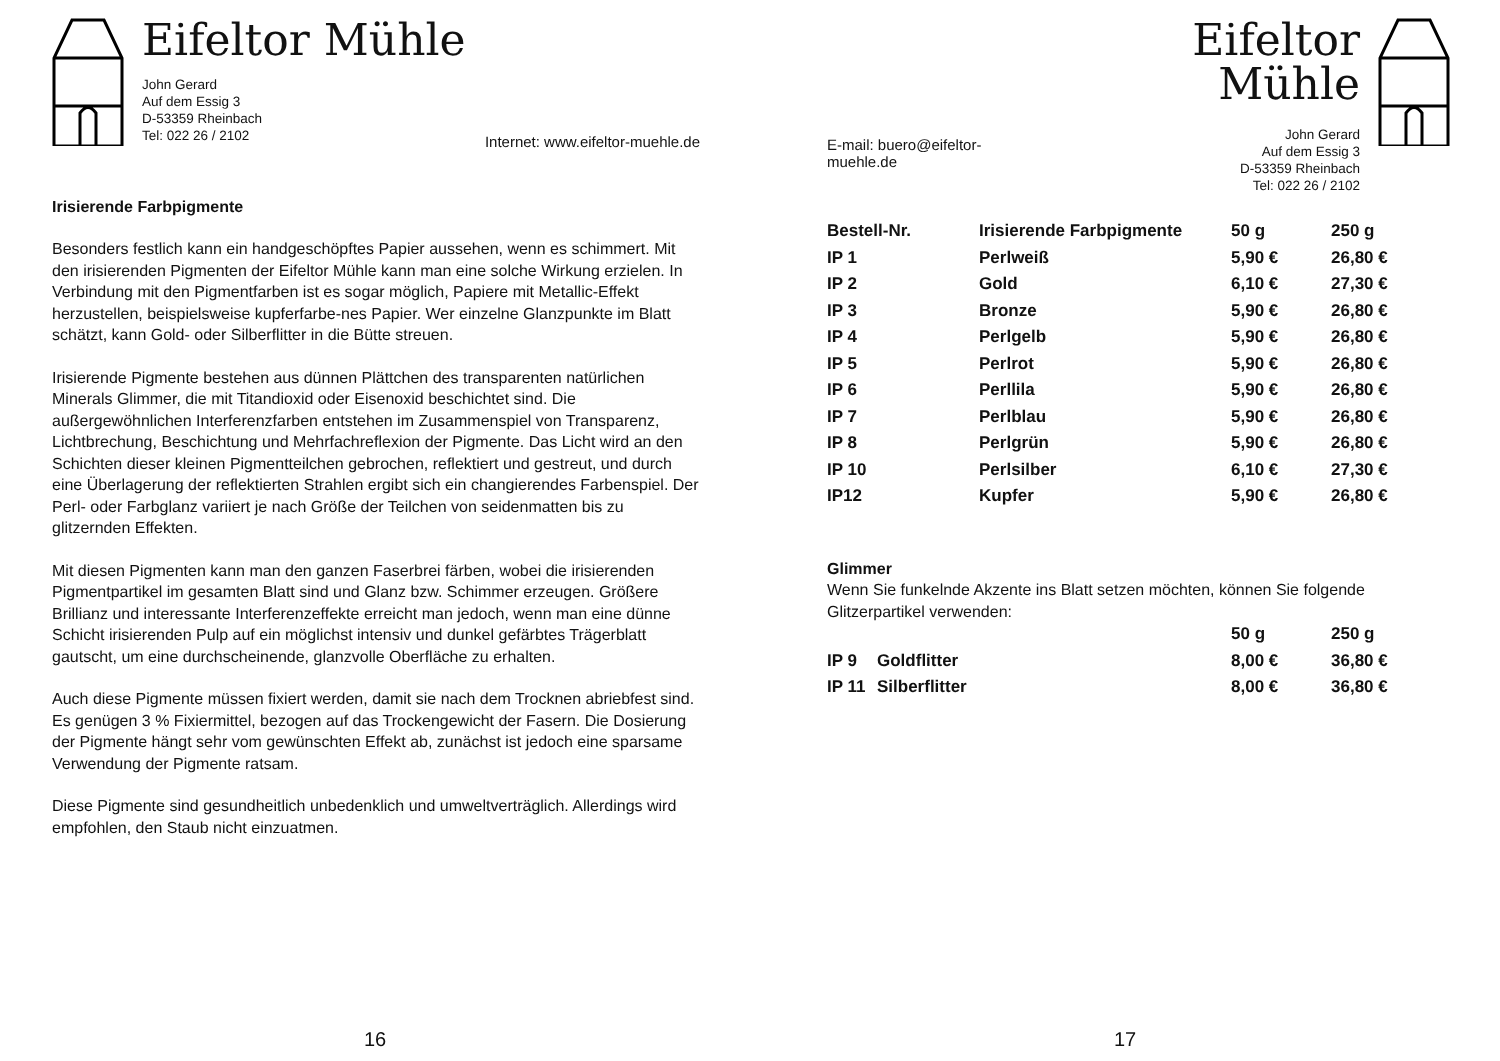Eifeltor Mühle
John Gerard
Auf dem Essig 3
D-53359 Rheinbach
Tel: 022 26 / 2102
Internet: www.eifeltor-muehle.de
Irisierende Farbpigmente
Besonders festlich kann ein handgeschöpftes Papier aussehen, wenn es schimmert. Mit den irisierenden Pigmenten der Eifeltor Mühle kann man eine solche Wirkung erzielen. In Verbindung mit den Pigmentfarben ist es sogar möglich, Papiere mit Metallic-Effekt herzustellen, beispielsweise kupferfarbe-nes Papier. Wer einzelne Glanzpunkte im Blatt schätzt, kann Gold- oder Silberflitter in die Bütte streuen.
Irisierende Pigmente bestehen aus dünnen Plättchen des transparenten natürlichen Minerals Glimmer, die mit Titandioxid oder Eisenoxid beschichtet sind. Die außergewöhnlichen Interferenzfarben entstehen im Zusammenspiel von Transparenz, Lichtbrechung, Beschichtung und Mehrfachreflexion der Pigmente. Das Licht wird an den Schichten dieser kleinen Pigmentteilchen gebrochen, reflektiert und gestreut, und durch eine Überlagerung der reflektierten Strahlen ergibt sich ein changierendes Farbenspiel. Der Perl- oder Farbglanz variiert je nach Größe der Teilchen von seidenmatten bis zu glitzernden Effekten.
Mit diesen Pigmenten kann man den ganzen Faserbrei färben, wobei die irisierenden Pigmentpartikel im gesamten Blatt sind und Glanz bzw. Schimmer erzeugen. Größere Brillianz und interessante Interferenzeffekte erreicht man jedoch, wenn man eine dünne Schicht irisierenden Pulp auf ein möglichst intensiv und dunkel gefärbtes Trägerblatt gautscht, um eine durchscheinende, glanzvolle Oberfläche zu erhalten.
Auch diese Pigmente müssen fixiert werden, damit sie nach dem Trocknen abriebfest sind. Es genügen 3 % Fixiermittel, bezogen auf das Trockengewicht der Fasern. Die Dosierung der Pigmente hängt sehr vom gewünschten Effekt ab, zunächst ist jedoch eine sparsame Verwendung der Pigmente ratsam.
Diese Pigmente sind gesundheitlich unbedenklich und umweltverträglich. Allerdings wird empfohlen, den Staub nicht einzuatmen.
16
E-mail: buero@eifeltor-muehle.de
Eifeltor Mühle
John Gerard
Auf dem Essig 3
D-53359 Rheinbach
Tel: 022 26 / 2102
| Bestell-Nr. | Irisierende Farbpigmente | 50 g | 250 g |
| --- | --- | --- | --- |
| IP 1 | Perlweiß | 5,90 € | 26,80 € |
| IP 2 | Gold | 6,10 € | 27,30 € |
| IP 3 | Bronze | 5,90 € | 26,80 € |
| IP 4 | Perlgelb | 5,90 € | 26,80 € |
| IP 5 | Perlrot | 5,90 € | 26,80 € |
| IP 6 | Perllila | 5,90 € | 26,80 € |
| IP 7 | Perlblau | 5,90 € | 26,80 € |
| IP 8 | Perlgrün | 5,90 € | 26,80 € |
| IP 10 | Perlsilber | 6,10 € | 27,30 € |
| IP12 | Kupfer | 5,90 € | 26,80 € |
Glimmer
Wenn Sie funkelnde Akzente ins Blatt setzen möchten, können Sie folgende Glitzerpartikel verwenden:
| | | 50 g | 250 g |
| --- | --- | --- | --- |
| IP 9 | Goldflitter | 8,00 € | 36,80 € |
| IP 11 | Silberflitter | 8,00 € | 36,80 € |
17